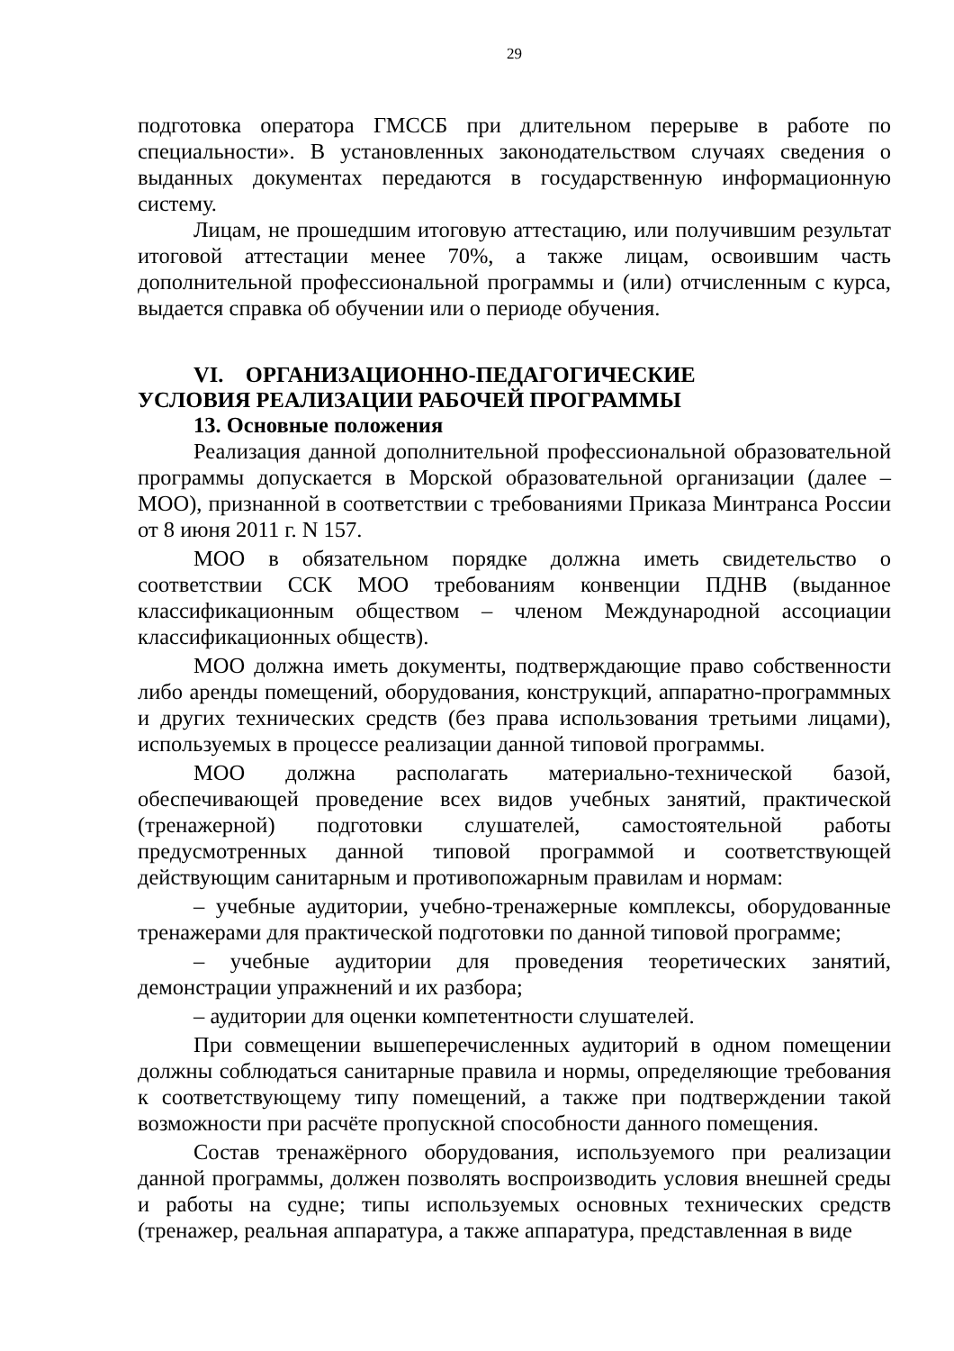29
подготовка оператора ГМССБ при длительном перерыве в работе по специальности». В установленных законодательством случаях сведения о выданных документах передаются в государственную информационную систему.
Лицам, не прошедшим итоговую аттестацию, или получившим результат итоговой аттестации менее 70%, а также лицам, освоившим часть дополнительной профессиональной программы и (или) отчисленным с курса, выдается справка об обучении или о периоде обучения.
VI. ОРГАНИЗАЦИОННО-ПЕДАГОГИЧЕСКИЕ
УСЛОВИЯ РЕАЛИЗАЦИИ РАБОЧЕЙ ПРОГРАММЫ
13. Основные положения
Реализация данной дополнительной профессиональной образовательной программы допускается в Морской образовательной организации (далее – МОО), признанной в соответствии с требованиями Приказа Минтранса России от 8 июня 2011 г. N 157.
МОО в обязательном порядке должна иметь свидетельство о соответствии ССК МОО требованиям конвенции ПДНВ (выданное классификационным обществом – членом Международной ассоциации классификационных обществ).
МОО должна иметь документы, подтверждающие право собственности либо аренды помещений, оборудования, конструкций, аппаратно-программных и других технических средств (без права использования третьими лицами), используемых в процессе реализации данной типовой программы.
МОО должна располагать материально-технической базой, обеспечивающей проведение всех видов учебных занятий, практической (тренажерной) подготовки слушателей, самостоятельной работы предусмотренных данной типовой программой и соответствующей действующим санитарным и противопожарным правилам и нормам:
– учебные аудитории, учебно-тренажерные комплексы, оборудованные тренажерами для практической подготовки по данной типовой программе;
– учебные аудитории для проведения теоретических занятий, демонстрации упражнений и их разбора;
– аудитории для оценки компетентности слушателей.
При совмещении вышеперечисленных аудиторий в одном помещении должны соблюдаться санитарные правила и нормы, определяющие требования к соответствующему типу помещений, а также при подтверждении такой возможности при расчёте пропускной способности данного помещения.
Состав тренажёрного оборудования, используемого при реализации данной программы, должен позволять воспроизводить условия внешней среды и работы на судне; типы используемых основных технических средств (тренажер, реальная аппаратура, а также аппаратура, представленная в виде